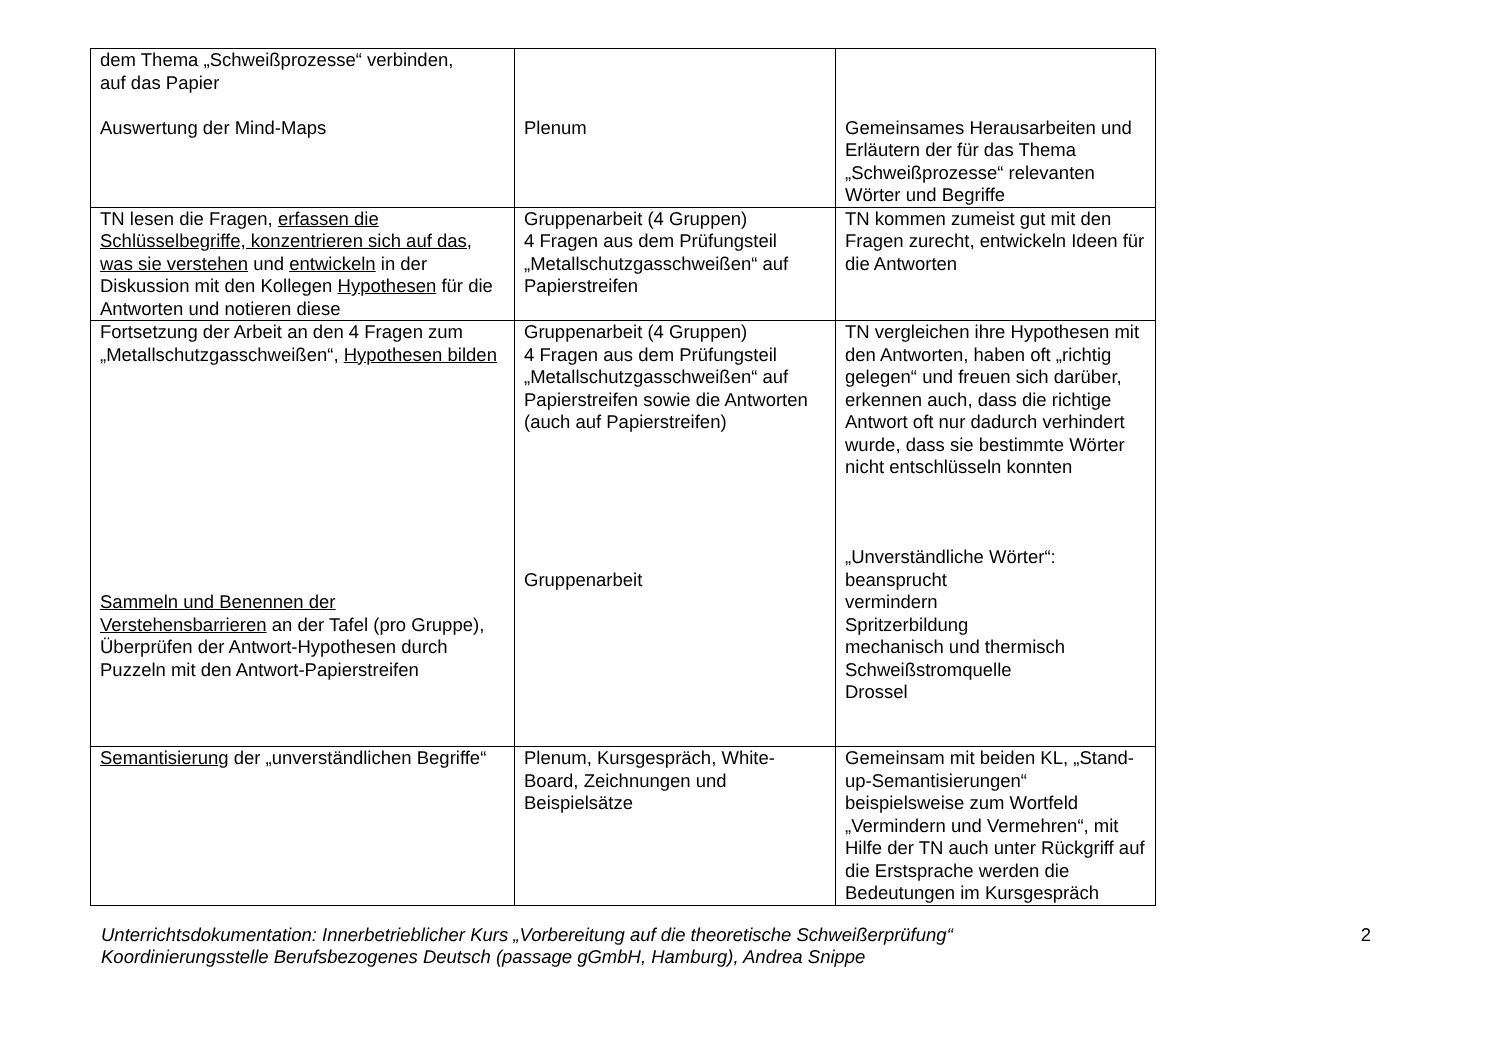| dem Thema „Schweißprozesse“ verbinden, auf das Papier Auswertung der Mind-Maps | Plenum | Gemeinsames Herausarbeiten und Erläutern der für das Thema „Schweißprozesse“ relevanten Wörter und Begriffe |
| TN lesen die Fragen, erfassen die Schlüsselbegriffe, konzentrieren sich auf das, was sie verstehen und entwickeln in der Diskussion mit den Kollegen Hypothesen für die Antworten und notieren diese | Gruppenarbeit (4 Gruppen) 4 Fragen aus dem Prüfungsteil „Metallschutzgasschweißen“ auf Papierstreifen | TN kommen zumeist gut mit den Fragen zurecht, entwickeln Ideen für die Antworten |
| Fortsetzung der Arbeit an den 4 Fragen zum „Metallschutzgasschweißen“, Hypothesen bilden Sammeln und Benennen der Verstehensbarrieren an der Tafel (pro Gruppe), Überprüfen der Antwort-Hypothesen durch Puzzeln mit den Antwort-Papierstreifen | Gruppenarbeit (4 Gruppen) 4 Fragen aus dem Prüfungsteil „Metallschutzgasschweißen“ auf Papierstreifen sowie die Antworten (auch auf Papierstreifen) Gruppenarbeit | TN vergleichen ihre Hypothesen mit den Antworten, haben oft „richtig gelegen“ und freuen sich darüber, erkennen auch, dass die richtige Antwort oft nur dadurch verhindert wurde, dass sie bestimmte Wörter nicht entschlüsseln konnten „Unverständliche Wörter“: beansprucht vermindern Spritzerbildung mechanisch und thermisch Schweißstromquelle Drossel |
| Semantisierung der „unverständlichen Begriffe“ | Plenum, Kursgespräch, White-Board, Zeichnungen und Beispielsätze | Gemeinsam mit beiden KL, „Stand-up-Semantisierungen“ beispielsweise zum Wortfeld „Vermindern und Vermehren“, mit Hilfe der TN auch unter Rückgriff auf die Erstsprache werden die Bedeutungen im Kursgespräch |
Unterrichtsdokumentation: Innerbetrieblicher Kurs „Vorbereitung auf die theoretische Schweißerprüfung“
Koordinierungsstelle Berufsbezogenes Deutsch (passage gGmbH, Hamburg), Andrea Snippe
2